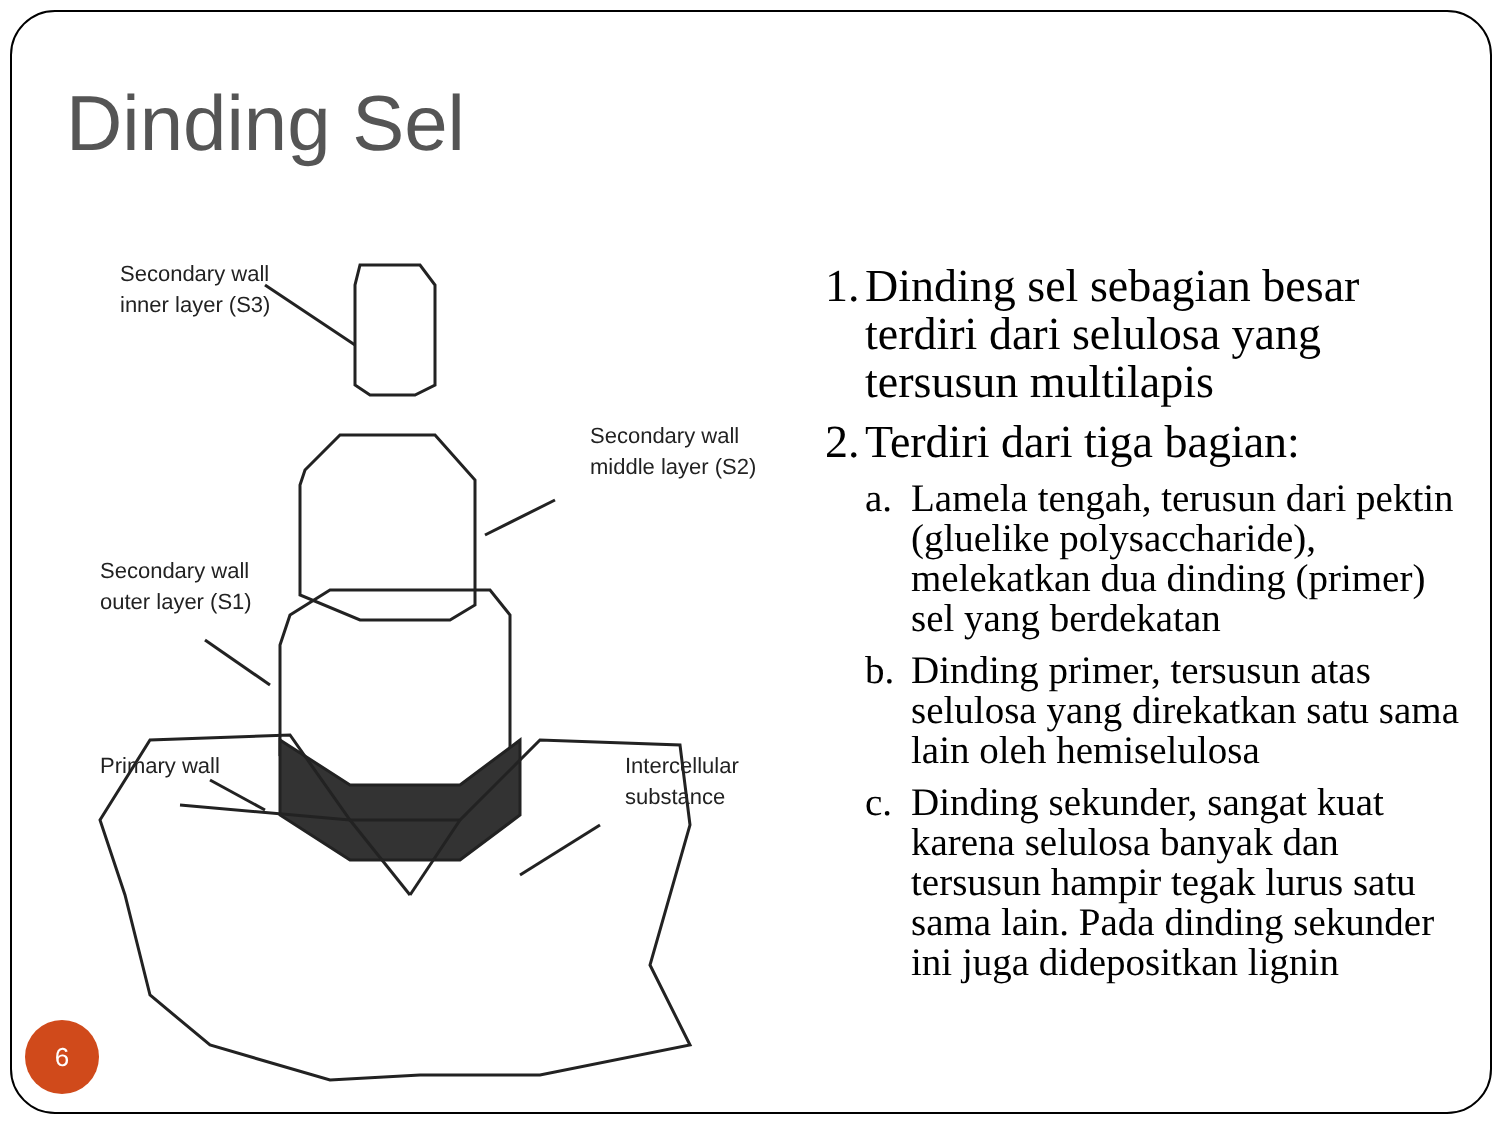Dinding Sel
Secondary wall
inner layer (S3)
Secondary wall
middle layer (S2)
Secondary wall
outer layer (S1)
Primary wall
Intercellular
substance
1. Dinding sel sebagian besar terdiri dari selulosa yang tersusun multilapis
2. Terdiri dari tiga bagian:
a. Lamela tengah, terusun dari pektin (gluelike polysaccharide), melekatkan dua dinding (primer) sel yang berdekatan
b. Dinding primer, tersusun atas selulosa yang direkatkan satu sama lain oleh hemiselulosa
c. Dinding sekunder, sangat kuat karena selulosa banyak dan tersusun hampir tegak lurus satu sama lain. Pada dinding sekunder ini juga didepositkan lignin
6